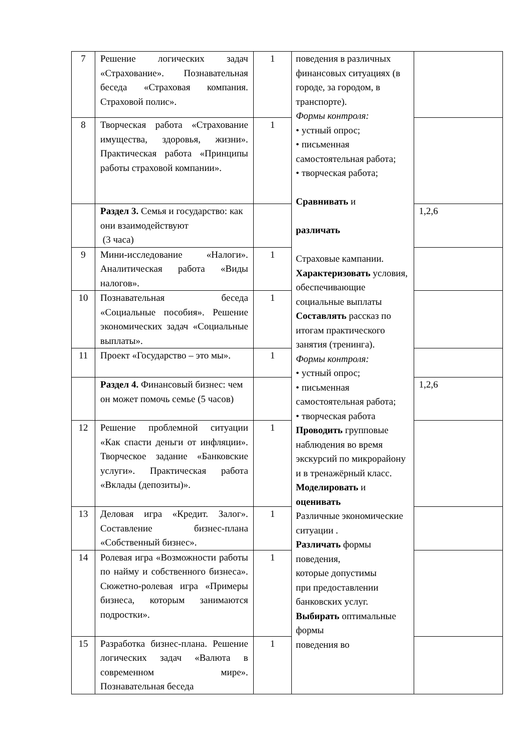| 7 | Решение логических задач «Страхование». Познавательная беседа «Страховая компания. Страховой полис». | 1 | поведения в различных финансовых ситуациях (в городе, за городом, в транспорте). Формы контроля: • устный опрос; • письменная самостоятельная работа; • творческая работа; Сравнивать и различать Страховые кампании. Характеризовать условия, обеспечивающие социальные выплаты Составлять рассказ по итогам практического занятия (тренинга). Формы контроля: • устный опрос; • письменная самостоятельная работа; • творческая работа Проводить групповые наблюдения во время экскурсий по микрорайону и в тренажёрный класс. Моделировать и оценивать Различные экономические ситуации . Различать формы поведения, которые допустимы при предоставлении банковских услуг. Выбирать оптимальные формы поведения во | |
| 8 | Творческая работа «Страхование имущества, здоровья, жизни». Практическая работа «Принципы работы страховой компании». | 1 | | |
| | Раздел 3. Семья и государство: как они взаимодействуют (3 часа) | | | 1,2,6 |
| 9 | Мини-исследование «Налоги». Аналитическая работа «Виды налогов». | 1 | | |
| 10 | Познавательная беседа «Социальные пособия». Решение экономических задач «Социальные выплаты». | 1 | | |
| 11 | Проект «Государство – это мы». | 1 | | |
| | Раздел 4. Финансовый бизнес: чем он может помочь семье (5 часов) | | | 1,2,6 |
| 12 | Решение проблемной ситуации «Как спасти деньги от инфляции». Творческое задание «Банковские услуги». Практическая работа «Вклады (депозиты)». | 1 | | |
| 13 | Деловая игра «Кредит. Залог». Составление бизнес-плана «Собственный бизнес». | 1 | | |
| 14 | Ролевая игра «Возможности работы по найму и собственного бизнеса». Сюжетно-ролевая игра «Примеры бизнеса, которым занимаются подростки». | 1 | | |
| 15 | Разработка бизнес-плана. Решение логических задач «Валюта в современном мире». Познавательная беседа | 1 | | |